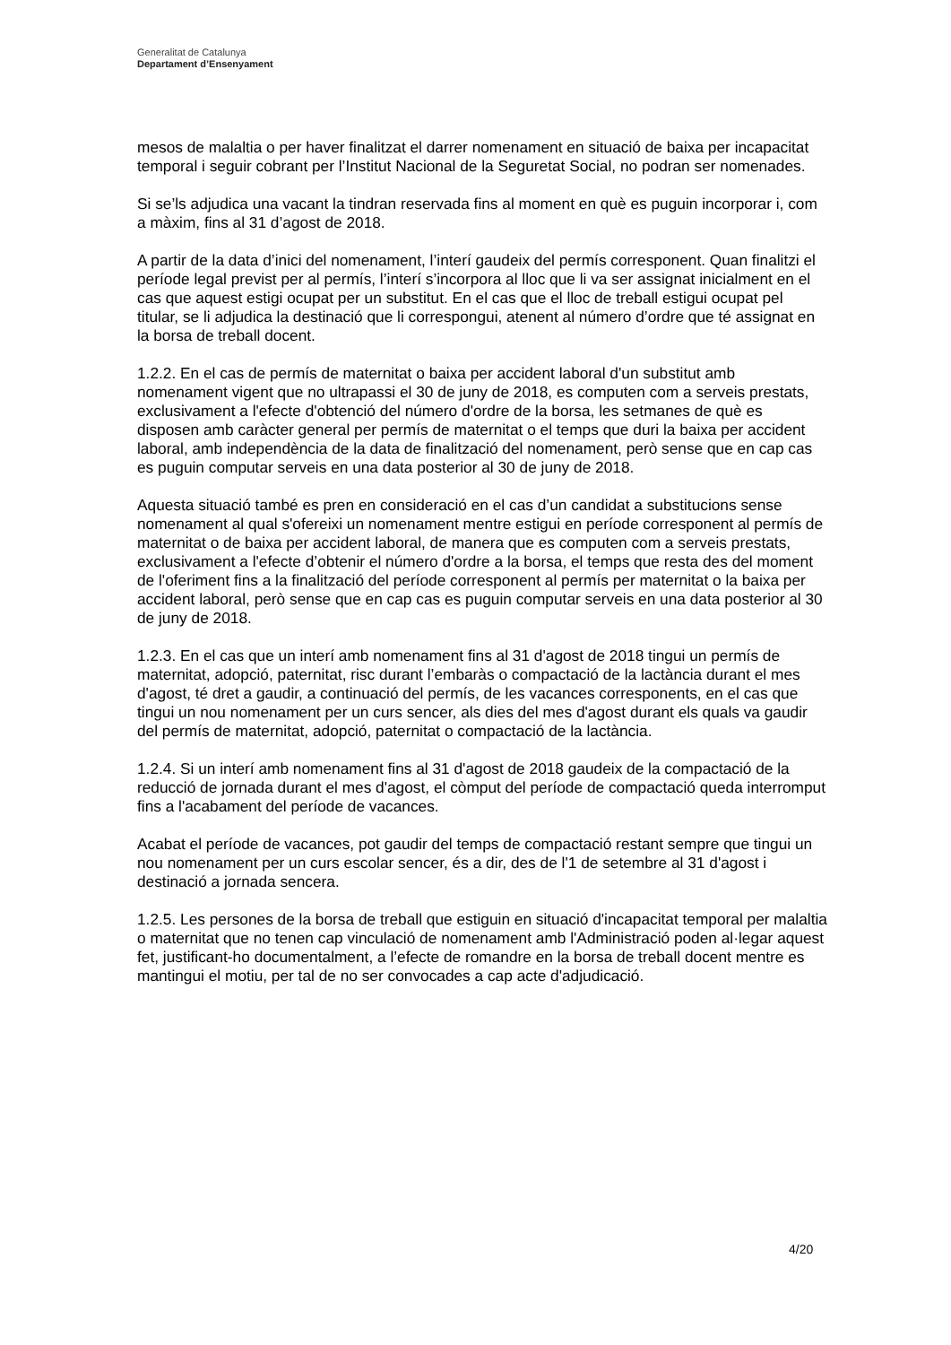Generalitat de Catalunya
Departament d’Ensenyament
mesos de malaltia o per haver finalitzat el darrer nomenament en situació de baixa per incapacitat temporal i seguir cobrant per l’Institut Nacional de la Seguretat Social, no podran ser nomenades.
Si se’ls adjudica una vacant la tindran reservada fins al moment en què es puguin incorporar i, com a màxim, fins al 31 d’agost de 2018.
A partir de la data d’inici del nomenament, l’interí gaudeix del permís corresponent. Quan finalitzi el període legal previst per al permís, l’interí s’incorpora al lloc que li va ser assignat inicialment en el cas que aquest estigi ocupat per un substitut. En el cas que el lloc de treball estigui ocupat pel titular, se li adjudica la destinació que li correspongui, atenent al número d’ordre que té assignat en la borsa de treball docent.
1.2.2. En el cas de permís de maternitat o baixa per accident laboral d'un substitut amb nomenament vigent que no ultrapassi el 30 de juny de 2018, es computen com a serveis prestats, exclusivament a l'efecte d'obtenció del número d'ordre de la borsa, les setmanes de què es disposen amb caràcter general per permís de maternitat o el temps que duri la baixa per accident laboral, amb independència de la data de finalització del nomenament, però sense que en cap cas es puguin computar serveis en una data posterior al 30 de juny de 2018.
Aquesta situació també es pren en consideració en el cas d’un candidat a substitucions sense nomenament al qual s'ofereixi un nomenament mentre estigui en període corresponent al permís de maternitat o de baixa per accident laboral, de manera que es computen com a serveis prestats, exclusivament a l'efecte d’obtenir el número d'ordre a la borsa, el temps que resta des del moment de l'oferiment fins a la finalització del període corresponent al permís per maternitat o la baixa per accident laboral, però sense que en cap cas es puguin computar serveis en una data posterior al 30 de juny de 2018.
1.2.3. En el cas que un interí amb nomenament fins al 31 d'agost de 2018 tingui un permís de maternitat, adopció, paternitat, risc durant l’embaràs o compactació de la lactància durant el mes d'agost, té dret a gaudir, a continuació del permís, de les vacances corresponents, en el cas que tingui un nou nomenament per un curs sencer, als dies del mes d'agost durant els quals va gaudir del permís de maternitat, adopció, paternitat o compactació de la lactància.
1.2.4. Si un interí amb nomenament fins al 31 d'agost de 2018 gaudeix de la compactació de la reducció de jornada durant el mes d'agost, el còmput del període de compactació queda interromput fins a l'acabament del període de vacances.
Acabat el període de vacances, pot gaudir del temps de compactació restant sempre que tingui un nou nomenament per un curs escolar sencer, és a dir, des de l'1 de setembre al 31 d'agost i destinació a jornada sencera.
1.2.5. Les persones de la borsa de treball que estiguin en situació d'incapacitat temporal per malaltia o maternitat que no tenen cap vinculació de nomenament amb l'Administració poden al·legar aquest fet, justificant-ho documentalment, a l’efecte de romandre en la borsa de treball docent mentre es mantingui el motiu, per tal de no ser convocades a cap acte d'adjudicació.
4/20